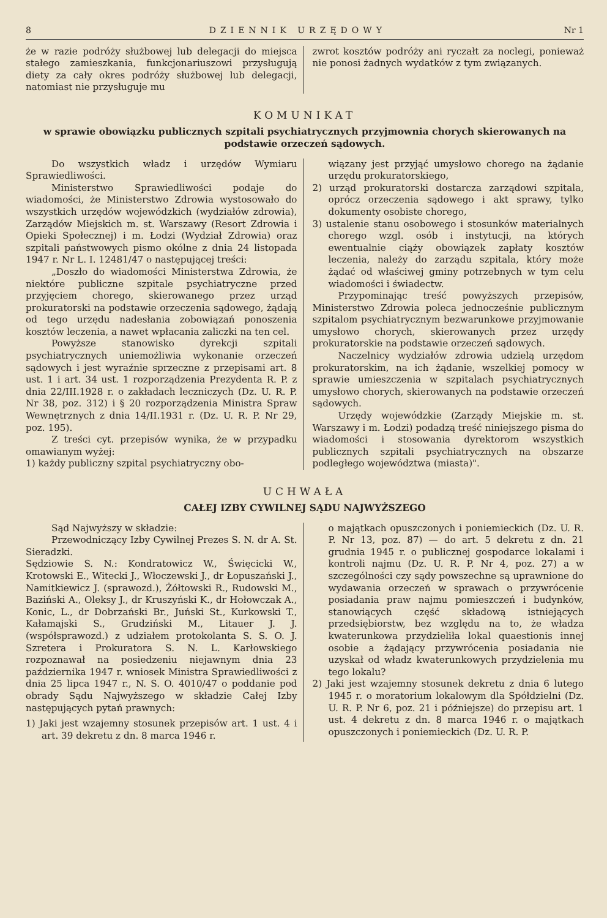8 DZIENNIK URZĘDOWY Nr 1
że w razie podróży służbowej lub delegacji do miejsca stałego zamieszkania, funkcjonariuszowi przysługują diety za cały okres podróży służbowej lub delegacji, natomiast nie przysługuje mu
zwrot kosztów podróży ani ryczałt za noclegi, ponieważ nie ponosi żadnych wydatków z tym związanych.
KOMUNIKAT
w sprawie obowiązku publicznych szpitali psychiatrycznych przyjmownia chorych skierowanych na podstawie orzeczeń sądowych.
Do wszystkich władz i urzędów Wymiaru Sprawiedliwości.
Ministerstwo Sprawiedliwości podaje do wiadomości, że Ministerstwo Zdrowia wystosowało do wszystkich urzędów wojewódzkich (wydziałów zdrowia), Zarządów Miejskich m. st. Warszawy (Resort Zdrowia i Opieki Społecznej) i m. Łodzi (Wydział Zdrowia) oraz szpitali państwowych pismo okólne z dnia 24 listopada 1947 r. Nr L. I. 12481/47 o następującej treści:
„Doszło do wiadomości Ministerstwa Zdrowia, że niektóre publiczne szpitale psychiatryczne przed przyjęciem chorego, skierowanego przez urząd prokuratorski na podstawie orzeczenia sądowego, żądają od tego urzędu nadesłania zobowiązań ponoszenia kosztów leczenia, a nawet wpłacania zaliczki na ten cel.
Powyższe stanowisko dyrekcji szpitali psychiatrycznych uniemożliwia wykonanie orzeczeń sądowych i jest wyraźnie sprzeczne z przepisami art. 8 ust. 1 i art. 34 ust. 1 rozporządzenia Prezydenta R. P. z dnia 22/III.1928 r. o zakładach leczniczych (Dz. U. R. P. Nr 38, poz. 312) i § 20 rozporządzenia Ministra Spraw Wewnętrznych z dnia 14/II.1931 r. (Dz. U. R. P. Nr 29, poz. 195).
Z treści cyt. przepisów wynika, że w przypadku omawianym wyżej:
1) każdy publiczny szpital psychiatryczny obo-
wiązany jest przyjąć umysłowo chorego na żądanie urzędu prokuratorskiego,
2) urząd prokuratorski dostarcza zarządowi szpitala, oprócz orzeczenia sądowego i akt sprawy, tylko dokumenty osobiste chorego,
3) ustalenie stanu osobowego i stosunków materialnych chorego wzgl. osób i instytucji, na których ewentualnie ciąży obowiązek zapłaty kosztów leczenia, należy do zarządu szpitala, który może żądać od właściwej gminy potrzebnych w tym celu wiadomości i świadectw.
Przypominając treść powyższych przepisów, Ministerstwo Zdrowia poleca jednocześnie publicznym szpitalom psychiatrycznym bezwarunkowe przyjmowanie umysłowo chorych, skierowanych przez urzędy prokuratorskie na podstawie orzeczeń sądowych.
Naczelnicy wydziałów zdrowia udzielą urzędom prokuratorskim, na ich żądanie, wszelkiej pomocy w sprawie umieszczenia w szpitalach psychiatrycznych umysłowo chorych, skierowanych na podstawie orzeczeń sądowych.
Urzędy wojewódzkie (Zarządy Miejskie m. st. Warszawy i m. Łodzi) podadzą treść niniejszego pisma do wiadomości i stosowania dyrektorom wszystkich publicznych szpitali psychiatrycznych na obszarze podległego województwa (miasta)".
UCHWAŁA
CAŁEJ IZBY CYWILNEJ SĄDU NAJWYŻSZEGO
Sąd Najwyższy w składzie:
Przewodniczący Izby Cywilnej Prezes S. N. dr A. St. Sieradzki.
Sędziowie S. N.: Kondratowicz W., Święcicki W., Krotowski E., Witecki J., Włoczewski J., dr Łopuszański J., Namitkiewicz J. (sprawozd.), Żółtowski R., Rudowski M., Baziński A., Oleksy J., dr Kruszyński K., dr Hołowczak A., Konic, L., dr Dobrzański Br., Juński St., Kurkowski T., Kałamajski S., Grudziński M., Litauer J. J. (współsprawozd.) z udziałem protokolanta S. S. O. J. Szretera i Prokuratora S. N. L. Karłowskiego rozpoznawał na posiedzeniu niejawnym dnia 23 października 1947 r. wniosek Ministra Sprawiedliwości z dnia 25 lipca 1947 r., N. S. O. 4010/47 o poddanie pod obrady Sądu Najwyższego w składzie Całej Izby następujących pytań prawnych:
1) Jaki jest wzajemny stosunek przepisów art. 1 ust. 4 i art. 39 dekretu z dn. 8 marca 1946 r.
o majątkach opuszczonych i poniemieckich (Dz. U. R. P. Nr 13, poz. 87) — do art. 5 dekretu z dn. 21 grudnia 1945 r. o publicznej gospodarce lokalami i kontroli najmu (Dz. U. R. P. Nr 4, poz. 27) a w szczególności czy sądy powszechne są uprawnione do wydawania orzeczeń w sprawach o przywrócenie posiadania praw najmu pomieszczeń i budynków, stanowiących część składową istniejących przedsiębiorstw, bez względu na to, że władza kwaterunkowa przydzieliła lokal quaestionis innej osobie a żądający przywrócenia posiadania nie uzyskał od władz kwaterunkowych przydzielenia mu tego lokalu?
2) Jaki jest wzajemny stosunek dekretu z dnia 6 lutego 1945 r. o moratorium lokalowym dla Spółdzielni (Dz. U. R. P. Nr 6, poz. 21 i późniejsze) do przepisu art. 1 ust. 4 dekretu z dn. 8 marca 1946 r. o majątkach opuszczonych i poniemieckich (Dz. U. R. P.